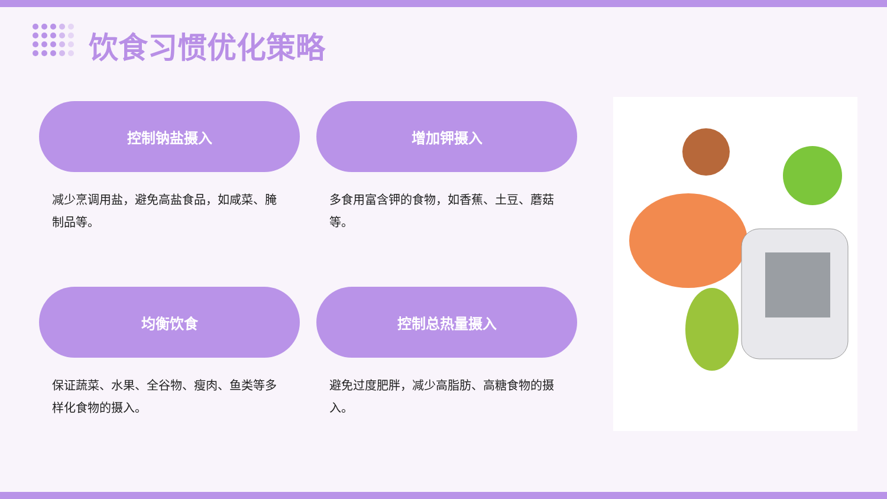饮食习惯优化策略
控制钠盐摄入
减少烹调用盐，避免高盐食品，如咸菜、腌制品等。
增加钾摄入
多食用富含钾的食物，如香蕉、土豆、蘑菇等。
均衡饮食
保证蔬菜、水果、全谷物、瘦肉、鱼类等多样化食物的摄入。
控制总热量摄入
避免过度肥胖，减少高脂肪、高糖食物的摄入。